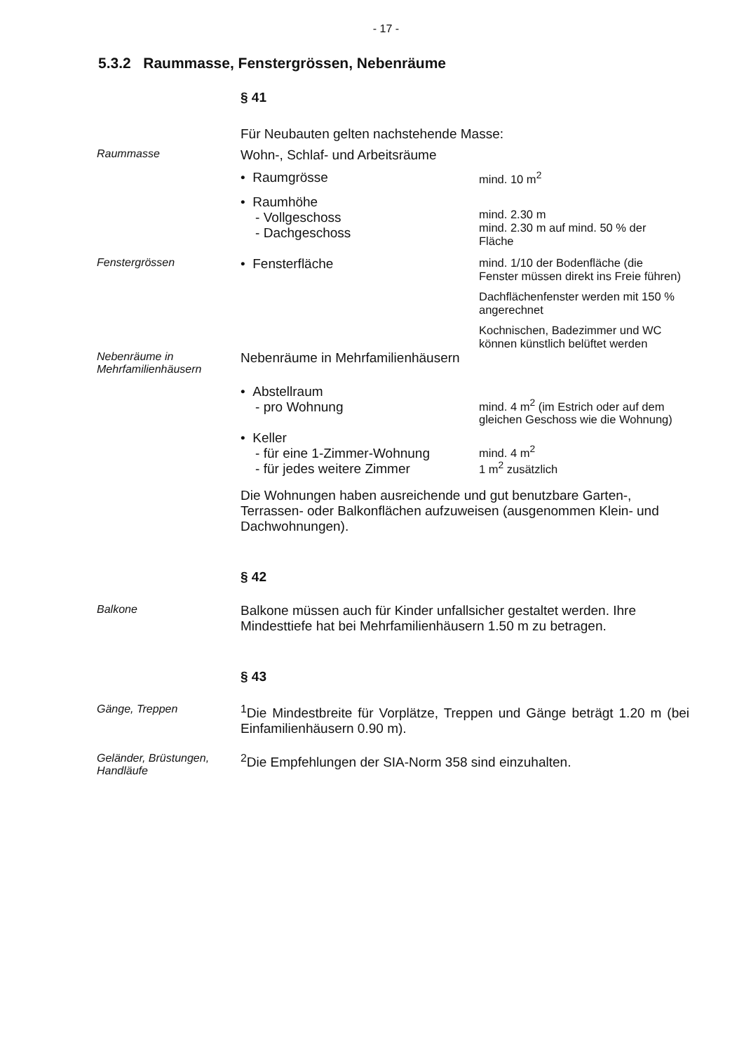- 17 -
5.3.2 Raummasse, Fenstergrössen, Nebenräume
§ 41
Für Neubauten gelten nachstehende Masse:
Raummasse
Wohn-, Schlaf- und Arbeitsräume
• Raumgrösse
mind. 10 m<sup>2</sup>
• Raumhöhe
- Vollgeschoss
- Dachgeschoss
mind. 2.30 m
mind. 2.30 m auf mind. 50 % der Fläche
Fenstergrössen
• Fensterfläche
mind. 1/10 der Bodenfläche (die Fenster müssen direkt ins Freie führen)
Dachflächenfenster werden mit 150 % angerechnet
Kochnischen, Badezimmer und WC können künstlich belüftet werden
Nebenräume in Mehrfamilienhäusern
Nebenräume in Mehrfamilienhäusern
• Abstellraum
- pro Wohnung
mind. 4 m<sup>2</sup> (im Estrich oder auf dem gleichen Geschoss wie die Wohnung)
• Keller
- für eine 1-Zimmer-Wohnung
- für jedes weitere Zimmer
mind. 4 m<sup>2</sup>
1 m<sup>2</sup> zusätzlich
Die Wohnungen haben ausreichende und gut benutzbare Garten-, Terrassen- oder Balkonflächen aufzuweisen (ausgenommen Klein- und Dachwohnungen).
§ 42
Balkone
Balkone müssen auch für Kinder unfallsicher gestaltet werden. Ihre Mindesttiefe hat bei Mehrfamilienhäusern 1.50 m zu betragen.
§ 43
Gänge, Treppen
<sup>1</sup> Die Mindestbreite für Vorplätze, Treppen und Gänge beträgt 1.20 m (bei Einfamilienhäusern 0.90 m).
Geländer, Brüstungen, Handläufe
<sup>2</sup> Die Empfehlungen der SIA-Norm 358 sind einzuhalten.